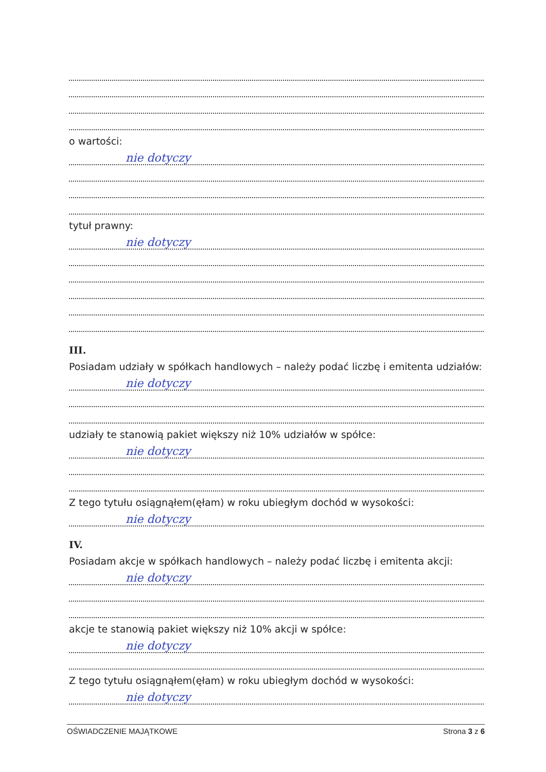o wartości:
nie dotyczy
tytuł prawny:
nie dotyczy
III.
Posiadam udziały w spółkach handlowych – należy podać liczbę i emitenta udziałów:
nie dotyczy
udziały te stanowią pakiet większy niż 10% udziałów w spółce:
nie dotyczy
Z tego tytułu osiągnąłem(ęłam) w roku ubiegłym dochód w wysokości:
nie dotyczy
IV.
Posiadam akcje w spółkach handlowych – należy podać liczbę i emitenta akcji:
nie dotyczy
akcje te stanowią pakiet większy niż 10% akcji w spółce:
nie dotyczy
Z tego tytułu osiągnąłem(ęłam) w roku ubiegłym dochód w wysokości:
nie dotyczy
OŚWIADCZENIE MAJĄTKOWE Strona 3 z 6